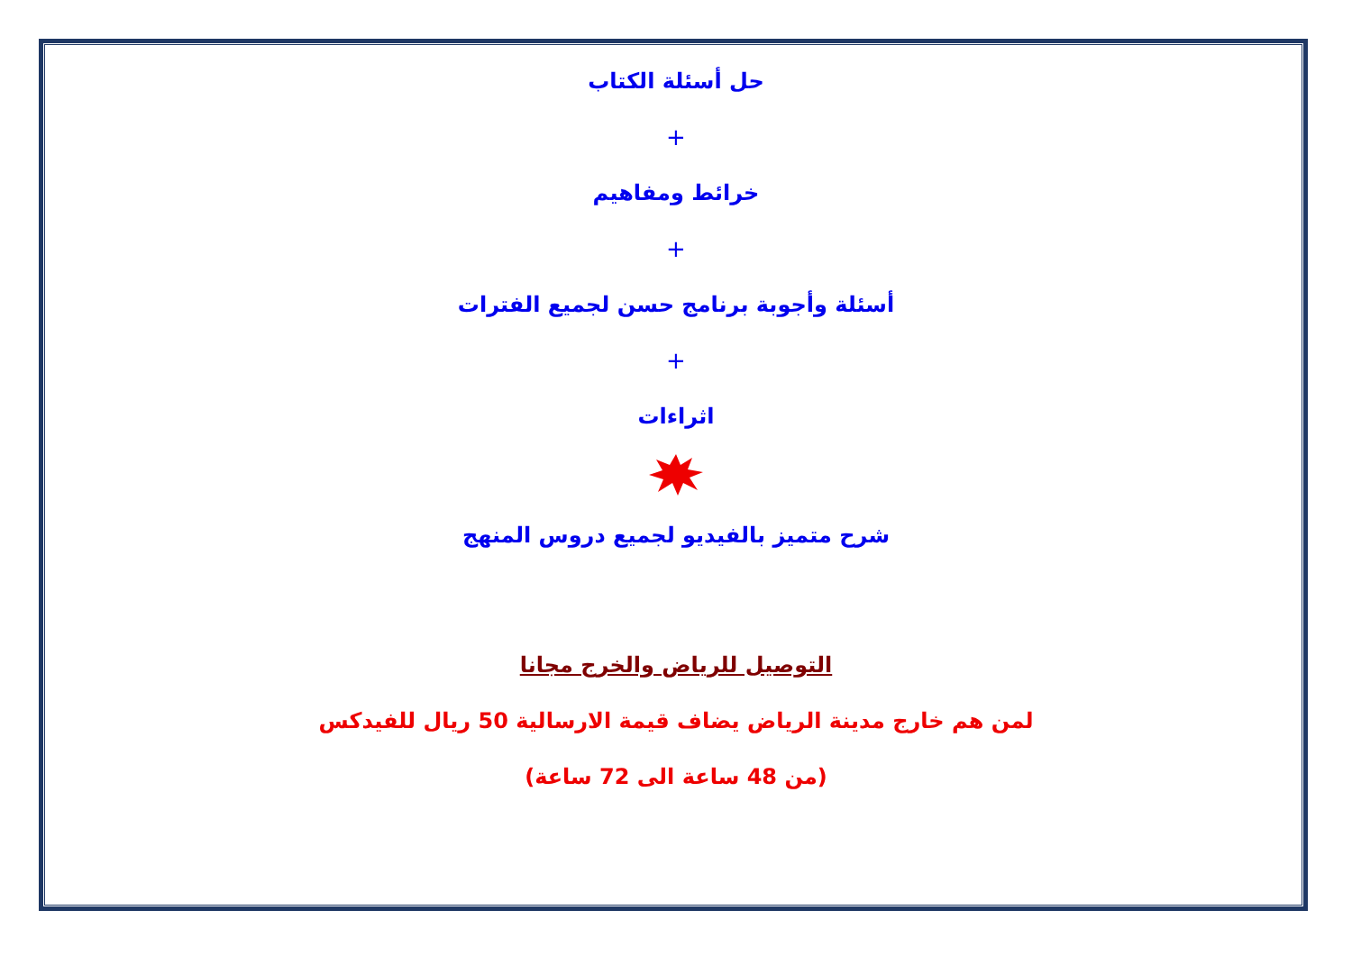حل أسئلة الكتاب
+
خرائط ومفاهيم
+
أسئلة وأجوبة برنامج حسن لجميع الفترات
+
اثراءات
شرح متميز بالفيديو لجميع دروس المنهج
التوصيل للرياض والخرج مجانا
لمن هم خارج مدينة الرياض يضاف قيمة الارسالية 50 ريال للفيدكس
(من 48 ساعة الى 72 ساعة)